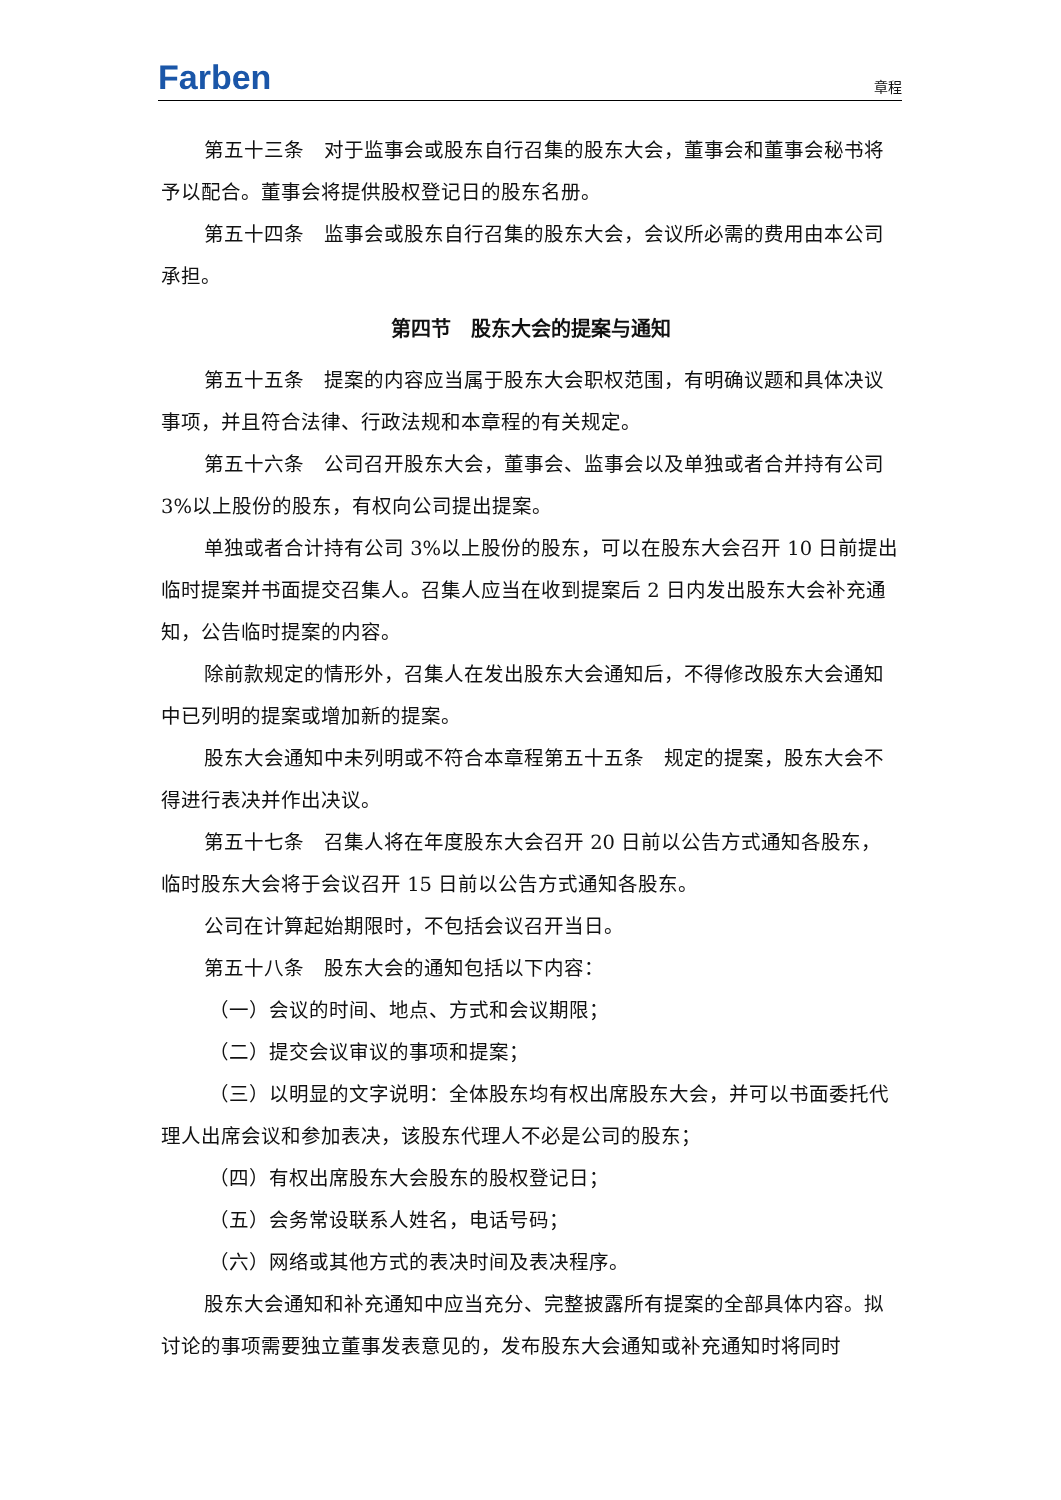Farben 章程
第五十三条　对于监事会或股东自行召集的股东大会，董事会和董事会秘书将予以配合。董事会将提供股权登记日的股东名册。
第五十四条　监事会或股东自行召集的股东大会，会议所必需的费用由本公司承担。
第四节　股东大会的提案与通知
第五十五条　提案的内容应当属于股东大会职权范围，有明确议题和具体决议事项，并且符合法律、行政法规和本章程的有关规定。
第五十六条　公司召开股东大会，董事会、监事会以及单独或者合并持有公司 3%以上股份的股东，有权向公司提出提案。
单独或者合计持有公司 3%以上股份的股东，可以在股东大会召开 10 日前提出临时提案并书面提交召集人。召集人应当在收到提案后 2 日内发出股东大会补充通知，公告临时提案的内容。
除前款规定的情形外，召集人在发出股东大会通知后，不得修改股东大会通知中已列明的提案或增加新的提案。
股东大会通知中未列明或不符合本章程第五十五条　规定的提案，股东大会不得进行表决并作出决议。
第五十七条　召集人将在年度股东大会召开 20 日前以公告方式通知各股东，临时股东大会将于会议召开 15 日前以公告方式通知各股东。
公司在计算起始期限时，不包括会议召开当日。
第五十八条　股东大会的通知包括以下内容：
（一）会议的时间、地点、方式和会议期限；
（二）提交会议审议的事项和提案；
（三）以明显的文字说明：全体股东均有权出席股东大会，并可以书面委托代理人出席会议和参加表决，该股东代理人不必是公司的股东；
（四）有权出席股东大会股东的股权登记日；
（五）会务常设联系人姓名，电话号码；
（六）网络或其他方式的表决时间及表决程序。
股东大会通知和补充通知中应当充分、完整披露所有提案的全部具体内容。拟讨论的事项需要独立董事发表意见的，发布股东大会通知或补充通知时将同时